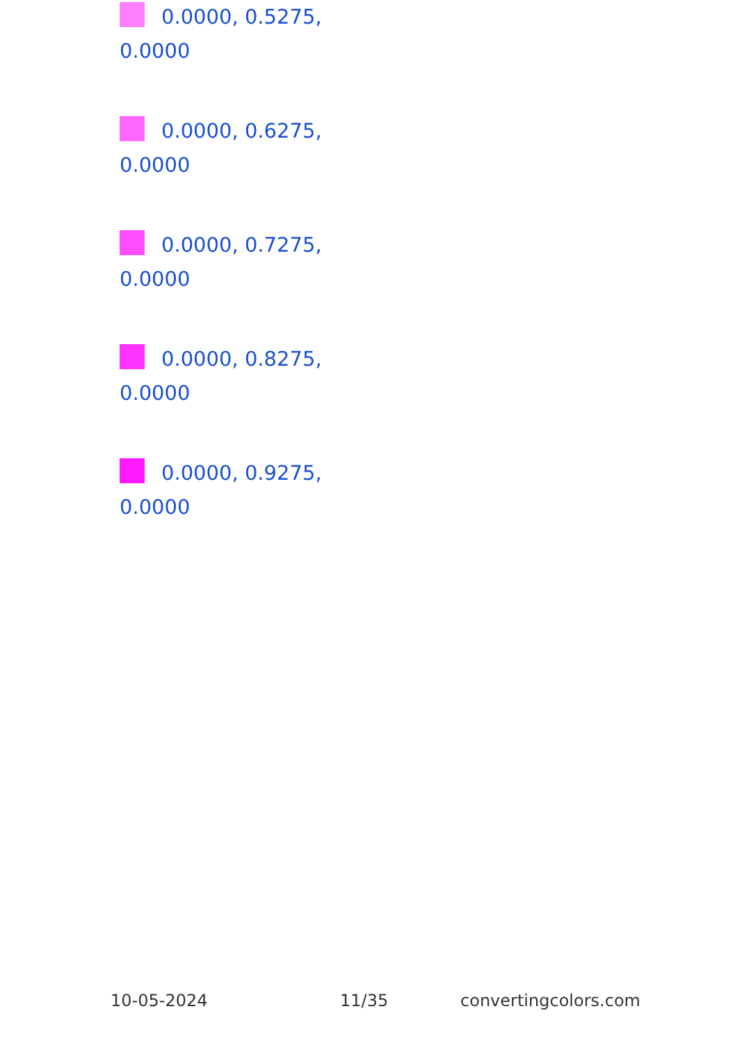0.0000, 0.5275, 0.0000
0.0000, 0.6275, 0.0000
0.0000, 0.7275, 0.0000
0.0000, 0.8275, 0.0000
0.0000, 0.9275, 0.0000
10-05-2024 11/35 convertingcolors.com